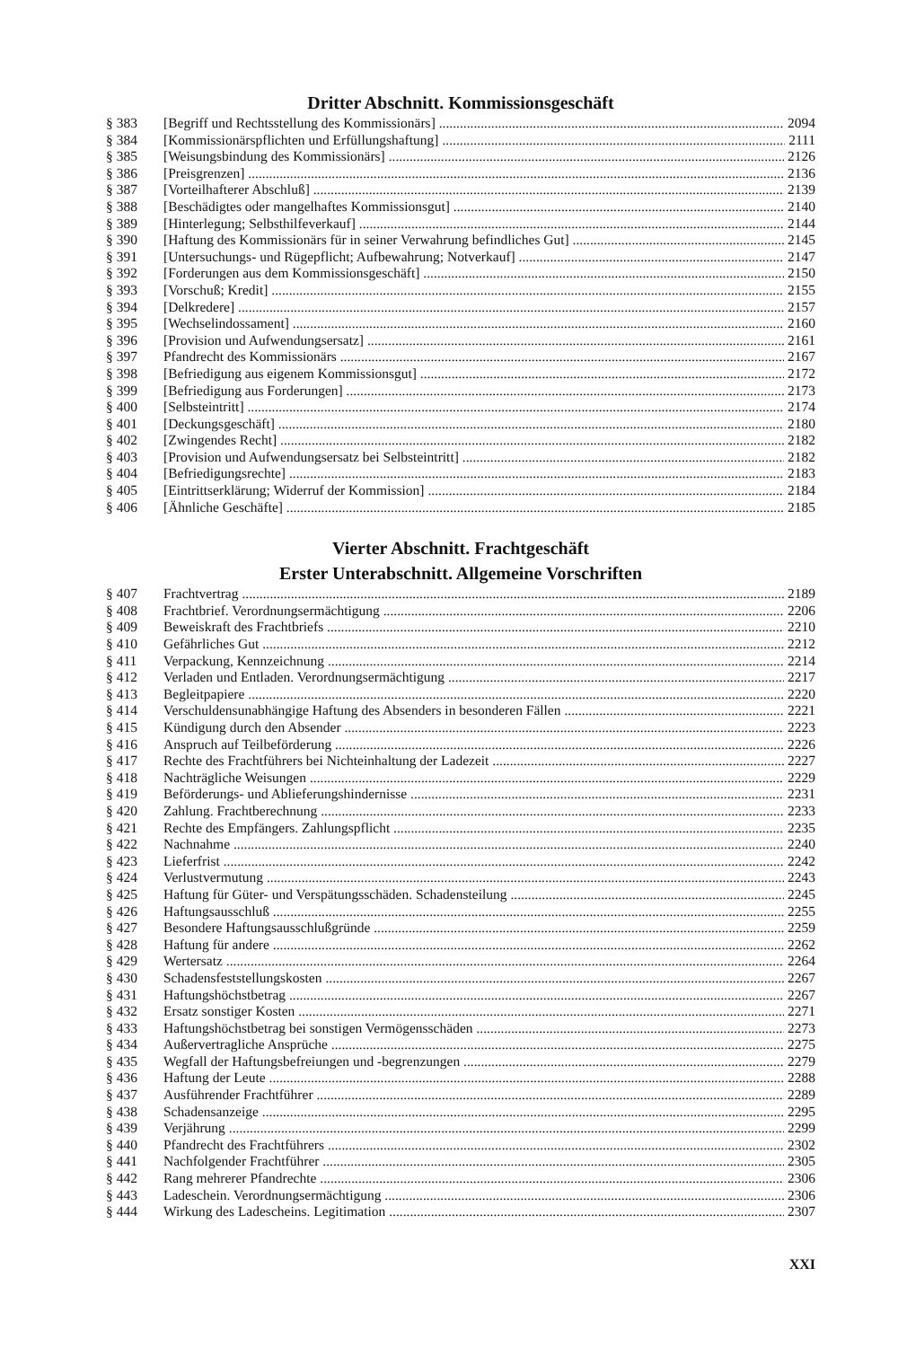Dritter Abschnitt. Kommissionsgeschäft
§ 383 [Begriff und Rechtsstellung des Kommissionärs] 2094
§ 384 [Kommissionärspflichten und Erfüllungshaftung] 2111
§ 385 [Weisungsbindung des Kommissionärs] 2126
§ 386 [Preisgrenzen] 2136
§ 387 [Vorteilhafterer Abschluß] 2139
§ 388 [Beschädigtes oder mangelhaftes Kommissionsgut] 2140
§ 389 [Hinterlegung; Selbsthilfeverkauf] 2144
§ 390 [Haftung des Kommissionärs für in seiner Verwahrung befindliches Gut] 2145
§ 391 [Untersuchungs- und Rügepflicht; Aufbewahrung; Notverkauf] 2147
§ 392 [Forderungen aus dem Kommissionsgeschäft] 2150
§ 393 [Vorschuß; Kredit] 2155
§ 394 [Delkredere] 2157
§ 395 [Wechselindossament] 2160
§ 396 [Provision und Aufwendungsersatz] 2161
§ 397 Pfandrecht des Kommissionärs 2167
§ 398 [Befriedigung aus eigenem Kommissionsgut] 2172
§ 399 [Befriedigung aus Forderungen] 2173
§ 400 [Selbsteintritt] 2174
§ 401 [Deckungsgeschäft] 2180
§ 402 [Zwingendes Recht] 2182
§ 403 [Provision und Aufwendungsersatz bei Selbsteintritt] 2182
§ 404 [Befriedigungsrechte] 2183
§ 405 [Eintrittserklärung; Widerruf der Kommission] 2184
§ 406 [Ähnliche Geschäfte] 2185
Vierter Abschnitt. Frachtgeschäft
Erster Unterabschnitt. Allgemeine Vorschriften
§ 407 Frachtvertrag 2189
§ 408 Frachtbrief. Verordnungsermächtigung 2206
§ 409 Beweiskraft des Frachtbriefs 2210
§ 410 Gefährliches Gut 2212
§ 411 Verpackung, Kennzeichnung 2214
§ 412 Verladen und Entladen. Verordnungsermächtigung 2217
§ 413 Begleitpapiere 2220
§ 414 Verschuldensunabhängige Haftung des Absenders in besonderen Fällen 2221
§ 415 Kündigung durch den Absender 2223
§ 416 Anspruch auf Teilbeförderung 2226
§ 417 Rechte des Frachtführers bei Nichteinhaltung der Ladezeit 2227
§ 418 Nachträgliche Weisungen 2229
§ 419 Beförderungs- und Ablieferungshindernisse 2231
§ 420 Zahlung. Frachtberechnung 2233
§ 421 Rechte des Empfängers. Zahlungspflicht 2235
§ 422 Nachnahme 2240
§ 423 Lieferfrist 2242
§ 424 Verlustvermutung 2243
§ 425 Haftung für Güter- und Verspätungsschäden. Schadensteilung 2245
§ 426 Haftungsausschluß 2255
§ 427 Besondere Haftungsausschlußgründe 2259
§ 428 Haftung für andere 2262
§ 429 Wertersatz 2264
§ 430 Schadensfeststellungskosten 2267
§ 431 Haftungshöchstbetrag 2267
§ 432 Ersatz sonstiger Kosten 2271
§ 433 Haftungshöchstbetrag bei sonstigen Vermögensschäden 2273
§ 434 Außervertragliche Ansprüche 2275
§ 435 Wegfall der Haftungsbefreiungen und -begrenzungen 2279
§ 436 Haftung der Leute 2288
§ 437 Ausführender Frachtführer 2289
§ 438 Schadensanzeige 2295
§ 439 Verjährung 2299
§ 440 Pfandrecht des Frachtführers 2302
§ 441 Nachfolgender Frachtführer 2305
§ 442 Rang mehrerer Pfandrechte 2306
§ 443 Ladeschein. Verordnungsermächtigung 2306
§ 444 Wirkung des Ladescheins. Legitimation 2307
XXI